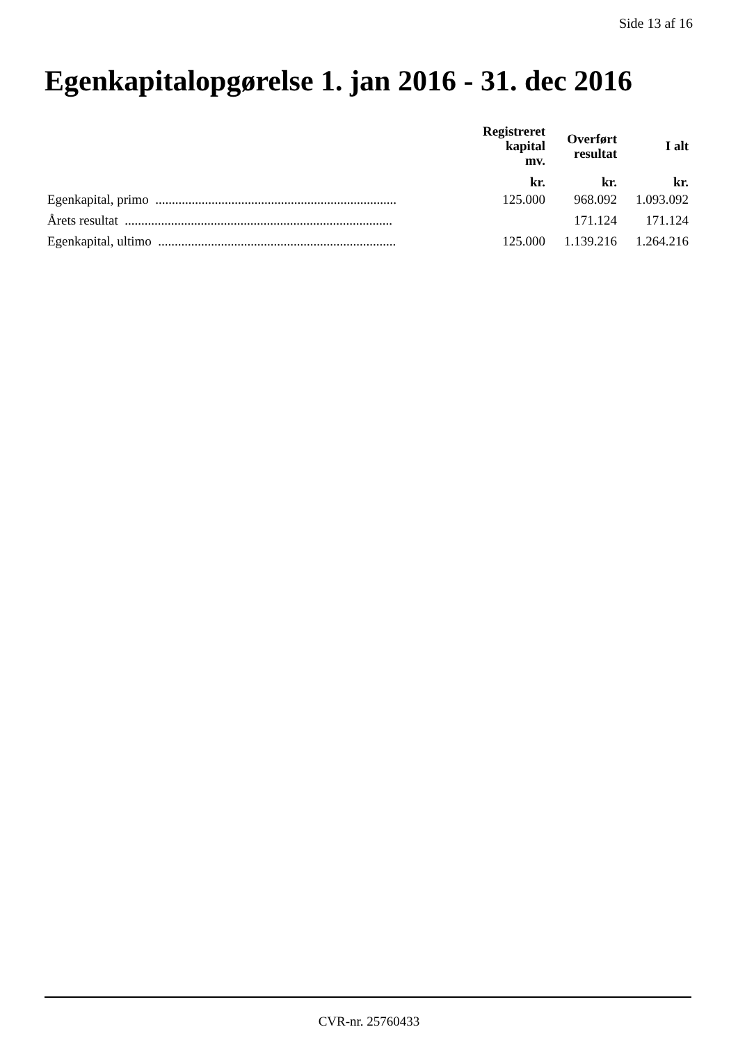Side 13 af 16
Egenkapitalopgørelse 1. jan 2016 - 31. dec 2016
| | Registreret kapital mv. | Overført resultat | I alt |
| --- | --- | --- | --- |
| | kr. | kr. | kr. |
| Egenkapital, primo ......................................................................... | 125.000 | 968.092 | 1.093.092 |
| Årets resultat ................................................................................. | | 171.124 | 171.124 |
| Egenkapital, ultimo ........................................................................ | 125.000 | 1.139.216 | 1.264.216 |
CVR-nr. 25760433